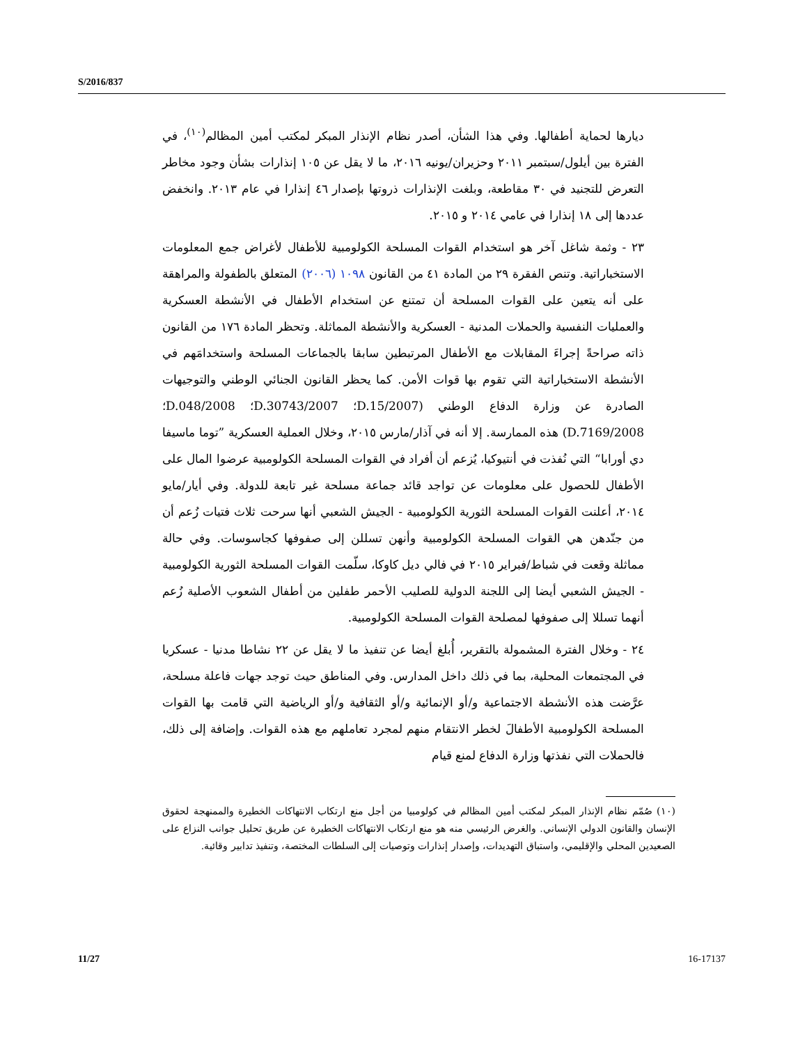S/2016/837
ديارها لحماية أطفالها. وفي هذا الشأن، أصدر نظام الإنذار المبكر لمكتب أمين المظالم<sup>(١٠)</sup>، في الفترة بين أيلول/سبتمبر ٢٠١١ وحزيران/يونيه ٢٠١٦، ما لا يقل عن ١٠٥ إنذارات بشأن وجود مخاطر التعرض للتجنيد في ٣٠ مقاطعة، وبلغت الإنذارات ذروتها بإصدار ٤٦ إنذارا في عام ٢٠١٣. وانخفض عددها إلى ١٨ إنذارا في عامي ٢٠١٤ و ٢٠١٥.
٢٣ - وثمة شاغل آخر هو استخدام القوات المسلحة الكولومبية للأطفال لأغراض جمع المعلومات الاستخباراتية. وتنص الفقرة ٢٩ من المادة ٤١ من القانون ١٠٩٨ (٢٠٠٦) المتعلق بالطفولة والمراهقة على أنه يتعين على القوات المسلحة أن تمتنع عن استخدام الأطفال في الأنشطة العسكرية والعمليات النفسية والحملات المدنية - العسكرية والأنشطة المماثلة. وتحظر المادة ١٧٦ من القانون ذاته صراحةً إجراءَ المقابلات مع الأطفال المرتبطين سابقا بالجماعات المسلحة واستخدامَهم في الأنشطة الاستخباراتية التي تقوم بها قوات الأمن. كما يحظر القانون الجنائي الوطني والتوجيهات الصادرة عن وزارة الدفاع الوطني (D.15/2007؛ D.30743/2007؛ D.048/2008؛ D.7169/2008) هذه الممارسة. إلا أنه في آذار/مارس ٢٠١٥، وخلال العملية العسكرية ”توما ماسيفا دي أورابا“ التي نُفذت في أنتيوكيا، يُزعم أن أفراد في القوات المسلحة الكولومبية عرضوا المال على الأطفال للحصول على معلومات عن تواجد قائد جماعة مسلحة غير تابعة للدولة. وفي أيار/مايو ٢٠١٤، أعلنت القوات المسلحة الثورية الكولومبية - الجيش الشعبي أنها سرحت ثلاث فتيات زُعم أن من جنّدهن هي القوات المسلحة الكولومبية وأنهن تسللن إلى صفوفها كجاسوسات. وفي حالة مماثلة وقعت في شباط/فبراير ٢٠١٥ في فالي ديل كاوكا، سلّمت القوات المسلحة الثورية الكولومبية - الجيش الشعبي أيضا إلى اللجنة الدولية للصليب الأحمر طفلين من أطفال الشعوب الأصلية زُعم أنهما تسللا إلى صفوفها لمصلحة القوات المسلحة الكولومبية.
٢٤ - وخلال الفترة المشمولة بالتقرير، أُبلغ أيضا عن تنفيذ ما لا يقل عن ٢٢ نشاطا مدنيا - عسكريا في المجتمعات المحلية، بما في ذلك داخل المدارس. وفي المناطق حيث توجد جهات فاعلة مسلحة، عرَّضت هذه الأنشطة الاجتماعية و/أو الإنمائية و/أو الثقافية و/أو الرياضية التي قامت بها القوات المسلحة الكولومبية الأطفالَ لخطر الانتقام منهم لمجرد تعاملهم مع هذه القوات. وإضافة إلى ذلك، فالحملات التي نفذتها وزارة الدفاع لمنع قيام
(١٠) صُمّم نظام الإنذار المبكر لمكتب أمين المظالم في كولومبيا من أجل منع ارتكاب الانتهاكات الخطيرة والممنهجة لحقوق الإنسان والقانون الدولي الإنساني. والغرض الرئيسي منه هو منع ارتكاب الانتهاكات الخطيرة عن طريق تحليل جوانب النزاع على الصعيدين المحلي والإقليمي، واستباق التهديدات، وإصدار إنذارات وتوصيات إلى السلطات المختصة، وتنفيذ تدابير وقائية.
11/27 16-17137